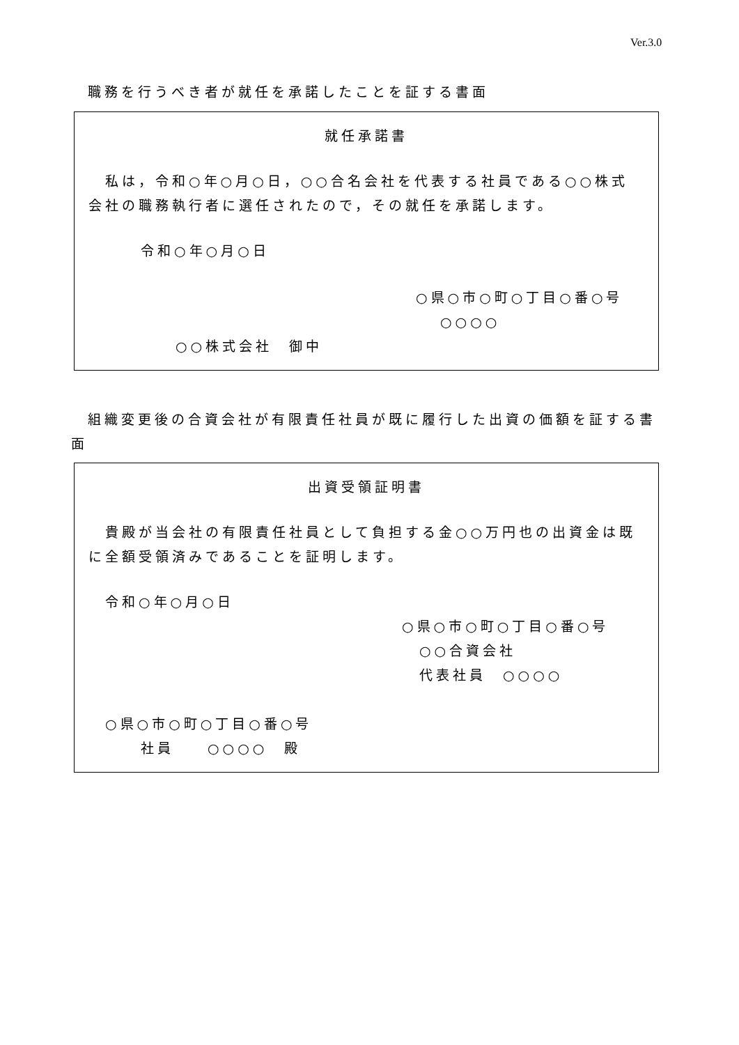Ver.3.0
職務を行うべき者が就任を承諾したことを証する書面
就任承諾書
私は，令和○年○月○日，○○合名会社を代表する社員である○○株式会社の職務執行者に選任されたので，その就任を承諾します。
令和○年○月○日
○県○市○町○丁目○番○号
○○○○
○○株式会社　御中
組織変更後の合資会社が有限責任社員が既に履行した出資の価額を証する書面
出資受領証明書
貴殿が当会社の有限責任社員として負担する金○○万円也の出資金は既に全額受領済みであることを証明します。
令和○年○月○日
○県○市○町○丁目○番○号
○○合資会社
代表社員　○○○○
○県○市○町○丁目○番○号
社員　　○○○○　殿